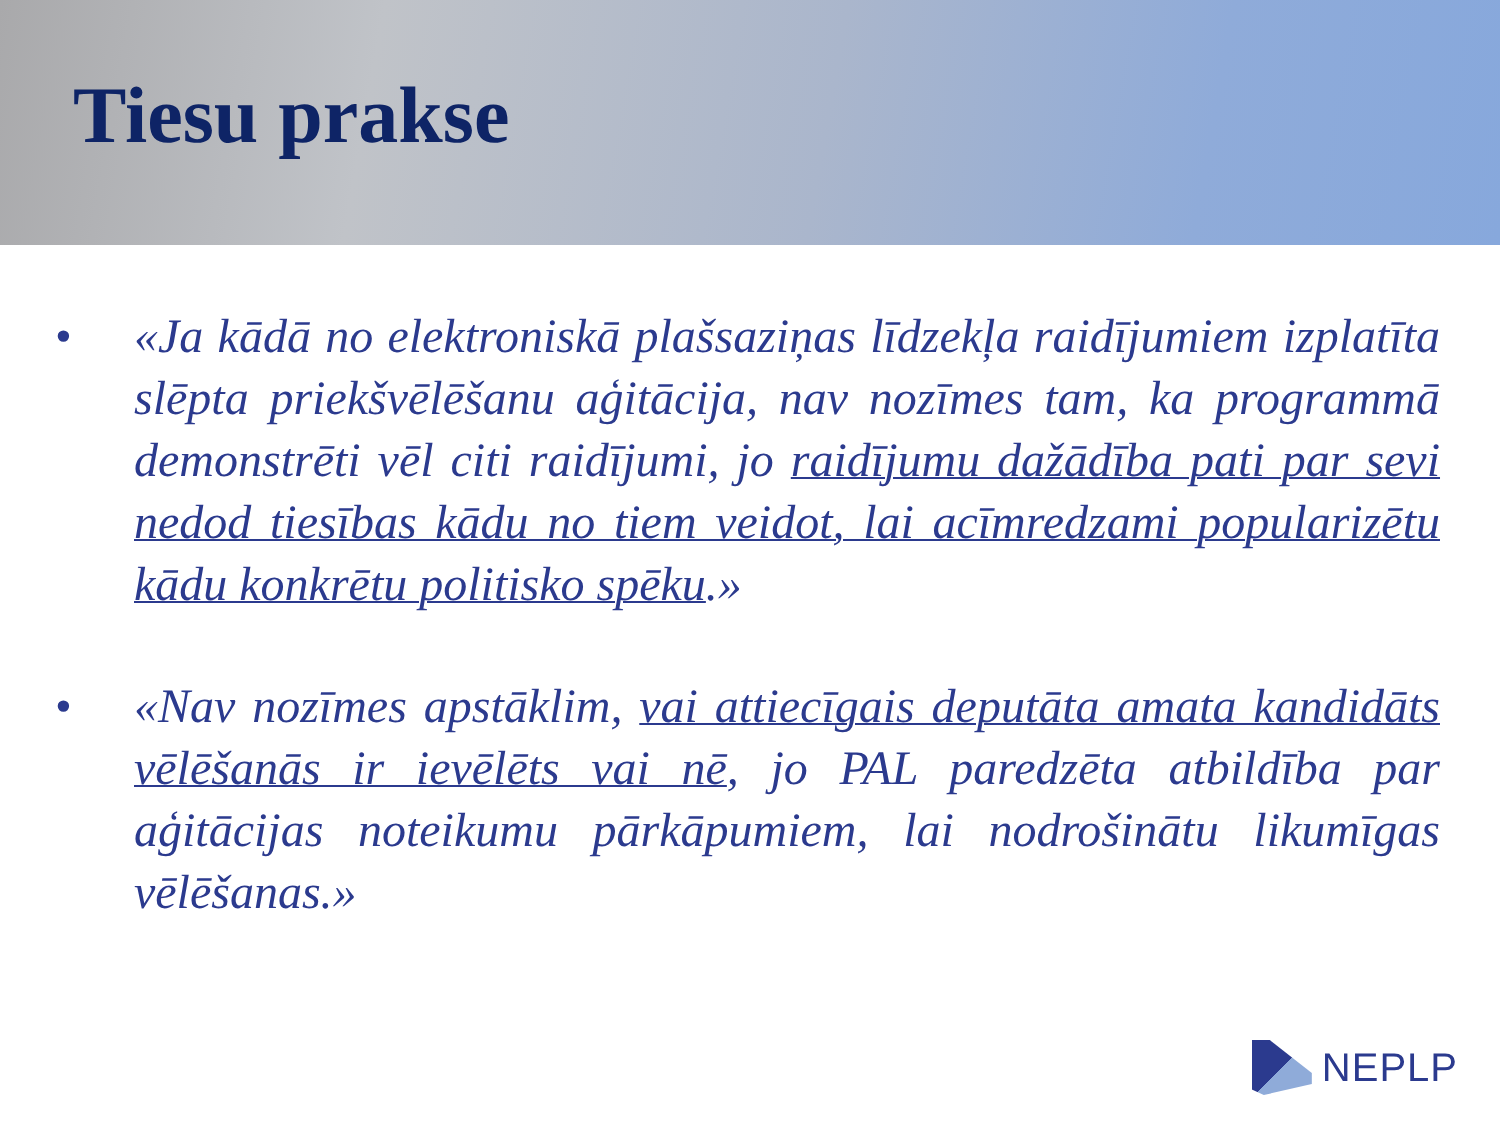Tiesu prakse
• «Ja kādā no elektroniskā plašsaziņas līdzekļa raidījumiem izplatīta slēpta priekšvēlēšanu aģitācija, nav nozīmes tam, ka programmā demonstrēti vēl citi raidījumi, jo raidījumu dažādība pati par sevi nedod tiesības kādu no tiem veidot, lai acīmredzami popularizētu kādu konkrētu politisko spēku.»
• «Nav nozīmes apstāklim, vai attiecīgais deputāta amata kandidāts vēlēšanās ir ievēlēts vai nē, jo PAL paredzēta atbildība par aģitācijas noteikumu pārkāpumiem, lai nodrošinātu likumīgas vēlēšanas.»
NEPLP